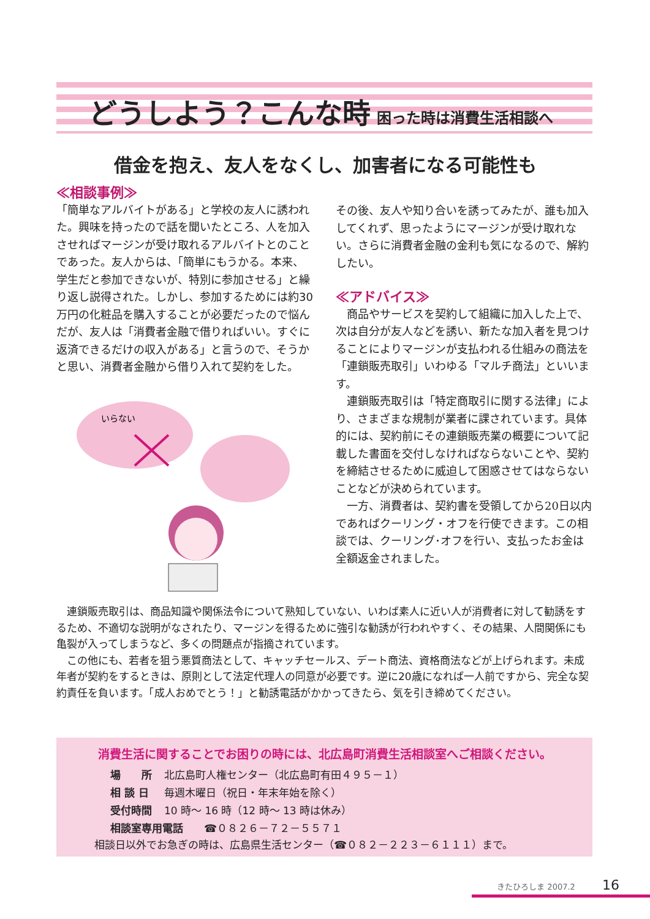どうしよう？こんな時 困った時は消費生活相談へ
借金を抱え、友人をなくし、加害者になる可能性も
≪相談事例≫
「簡単なアルバイトがある」と学校の友人に誘われた。興味を持ったので話を聞いたところ、人を加入させればマージンが受け取れるアルバイトとのことであった。友人からは、「簡単にもうかる。本来、学生だと参加できないが、特別に参加させる」と繰り返し説得された。しかし、参加するためには約30万円の化粧品を購入することが必要だったので悩んだが、友人は「消費者金融で借りればいい。すぐに返済できるだけの収入がある」と言うので、そうかと思い、消費者金融から借り入れて契約をした。
いらない
その後、友人や知り合いを誘ってみたが、誰も加入してくれず、思ったようにマージンが受け取れない。さらに消費者金融の金利も気になるので、解約したい。
≪アドバイス≫
　商品やサービスを契約して組織に加入した上で、次は自分が友人などを誘い、新たな加入者を見つけることによりマージンが支払われる仕組みの商法を「連鎖販売取引」いわゆる「マルチ商法」といいます。
　連鎖販売取引は「特定商取引に関する法律」により、さまざまな規制が業者に課されています。具体的には、契約前にその連鎖販売業の概要について記載した書面を交付しなければならないことや、契約を締結させるために威迫して困惑させてはならないことなどが決められています。
　一方、消費者は、契約書を受領してから20日以内であればクーリング・オフを行使できます。この相談では、クーリング･オフを行い、支払ったお金は全額返金されました。
　連鎖販売取引は、商品知識や関係法令について熟知していない、いわば素人に近い人が消費者に対して勧誘をするため、不適切な説明がなされたり、マージンを得るために強引な勧誘が行われやすく、その結果、人間関係にも亀裂が入ってしまうなど、多くの問題点が指摘されています。
　この他にも、若者を狙う悪質商法として、キャッチセールス、デート商法、資格商法などが上げられます。未成年者が契約をするときは、原則として法定代理人の同意が必要です。逆に20歳になれば一人前ですから、完全な契約責任を負います。「成人おめでとう！」と勧誘電話がかかってきたら、気を引き締めてください。
消費生活に関することでお困りの時には、北広島町消費生活相談室へご相談ください。
| 場 所 | 北広島町人権センター（北広島町有田４９５－１） |
| 相 談 日 | 毎週木曜日（祝日・年末年始を除く） |
| 受付時間 | 10 時～ 16 時（12 時～ 13 時は休み） |
| 相談室専用電話 ☎０８２６－７２－５５７１ | |
相談日以外でお急ぎの時は、広島県生活センター（☎０８２－２２３－６１１１）まで。
きたひろしま 2007.2 16